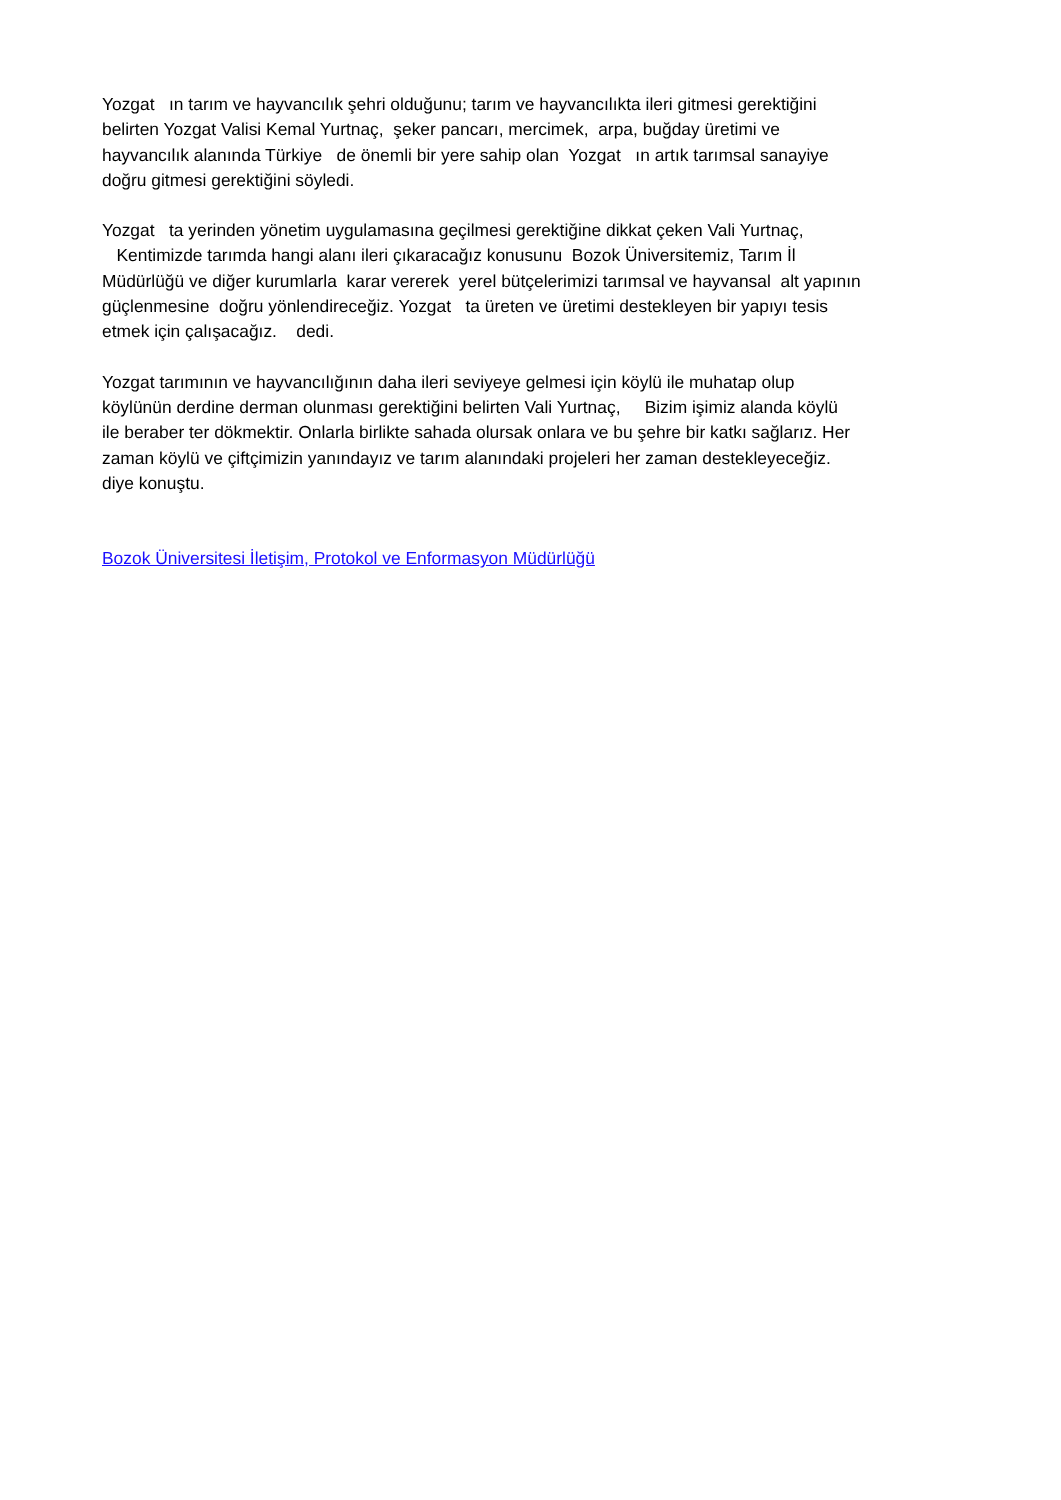Yozgat ın tarım ve hayvancılık şehri olduğunu; tarım ve hayvancılıkta ileri gitmesi gerektiğini belirten Yozgat Valisi Kemal Yurtnaç, şeker pancarı, mercimek, arpa, buğday üretimi ve hayvancılık alanında Türkiye de önemli bir yere sahip olan Yozgat ın artık tarımsal sanayiye doğru gitmesi gerektiğini söyledi.
Yozgat ta yerinden yönetim uygulamasına geçilmesi gerektiğine dikkat çeken Vali Yurtnaç, Kentimizde tarımda hangi alanı ileri çıkaracağız konusunu Bozok Üniversitemiz, Tarım İl Müdürlüğü ve diğer kurumlarla karar vererek yerel bütçelerimizi tarımsal ve hayvansal alt yapının güçlenmesine doğru yönlendireceğiz. Yozgat ta üreten ve üretimi destekleyen bir yapıyı tesis etmek için çalışacağız. dedi.
Yozgat tarımının ve hayvancılığının daha ileri seviyeye gelmesi için köylü ile muhatap olup köylünün derdine derman olunması gerektiğini belirten Vali Yurtnaç, Bizim işimiz alanda köylü ile beraber ter dökmektir. Onlarla birlikte sahada olursak onlara ve bu şehre bir katkı sağlarız. Her zaman köylü ve çiftçimizin yanındayız ve tarım alanındaki projeleri her zaman destekleyeceğiz. diye konuştu.
Bozok Üniversitesi İletişim, Protokol ve Enformasyon Müdürlüğü